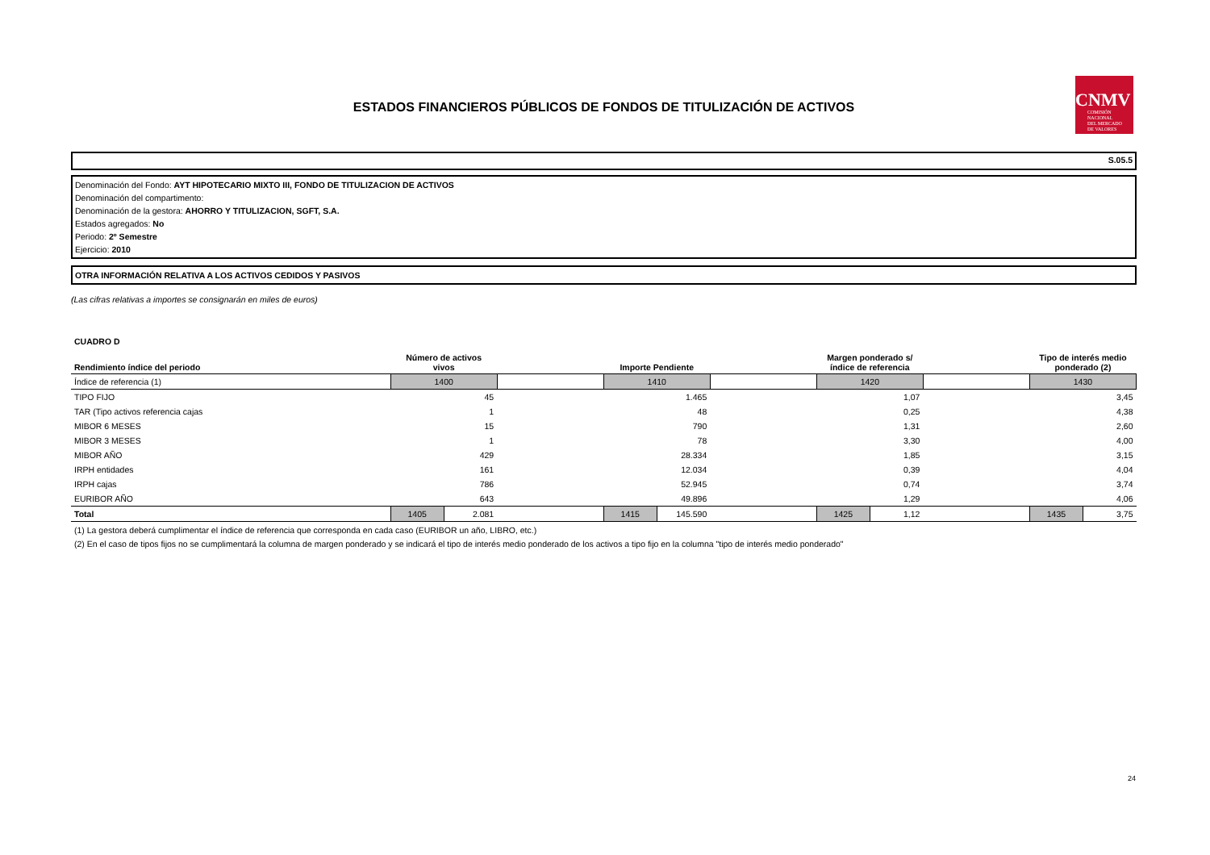ESTADOS FINANCIEROS PÚBLICOS DE FONDOS DE TITULIZACIÓN DE ACTIVOS
CNMV
COMISIÓN
NACIONAL
DEL MERCADO
DE VALORES
S.05.5
Denominación del Fondo: AYT HIPOTECARIO MIXTO III, FONDO DE TITULIZACION DE ACTIVOS
Denominación del compartimento:
Denominación de la gestora: AHORRO Y TITULIZACION, SGFT, S.A.
Estados agregados: No
Periodo: 2º Semestre
Ejercicio: 2010
OTRA INFORMACIÓN RELATIVA A LOS ACTIVOS CEDIDOS Y PASIVOS
(Las cifras relativas a importes se consignarán en miles de euros)
CUADRO D
| Rendimiento índice del periodo | Número de activos vivos | | | Importe Pendiente | | | Margen ponderado s/ índice de referencia | | | Tipo de interés medio ponderado (2) | |
| --- | --- | --- | --- | --- | --- | --- | --- | --- | --- | --- | --- |
| Índice de referencia (1) | 1400 | | | 1410 | | | 1420 | | | 1430 | |
| TIPO FIJO | 45 | | | 1.465 | | | 1,07 | | | 3,45 | |
| TAR (Tipo activos referencia cajas | 1 | | | 48 | | | 0,25 | | | 4,38 | |
| MIBOR 6 MESES | 15 | | | 790 | | | 1,31 | | | 2,60 | |
| MIBOR 3 MESES | 1 | | | 78 | | | 3,30 | | | 4,00 | |
| MIBOR AÑO | 429 | | | 28.334 | | | 1,85 | | | 3,15 | |
| IRPH entidades | 161 | | | 12.034 | | | 0,39 | | | 4,04 | |
| IRPH cajas | 786 | | | 52.945 | | | 0,74 | | | 3,74 | |
| EURIBOR AÑO | 643 | | | 49.896 | | | 1,29 | | | 4,06 | |
| Total | 1405 | 2.081 | | 1415 | 145.590 | | 1425 | 1,12 | | 1435 | 3,75 |
(1) La gestora deberá cumplimentar el índice de referencia que corresponda en cada caso (EURIBOR un año, LIBRO, etc.)
(2) En el caso de tipos fijos no se cumplimentará la columna de margen ponderado y se indicará el tipo de interés medio ponderado de los activos a tipo fijo en la columna "tipo de interés medio ponderado"
24